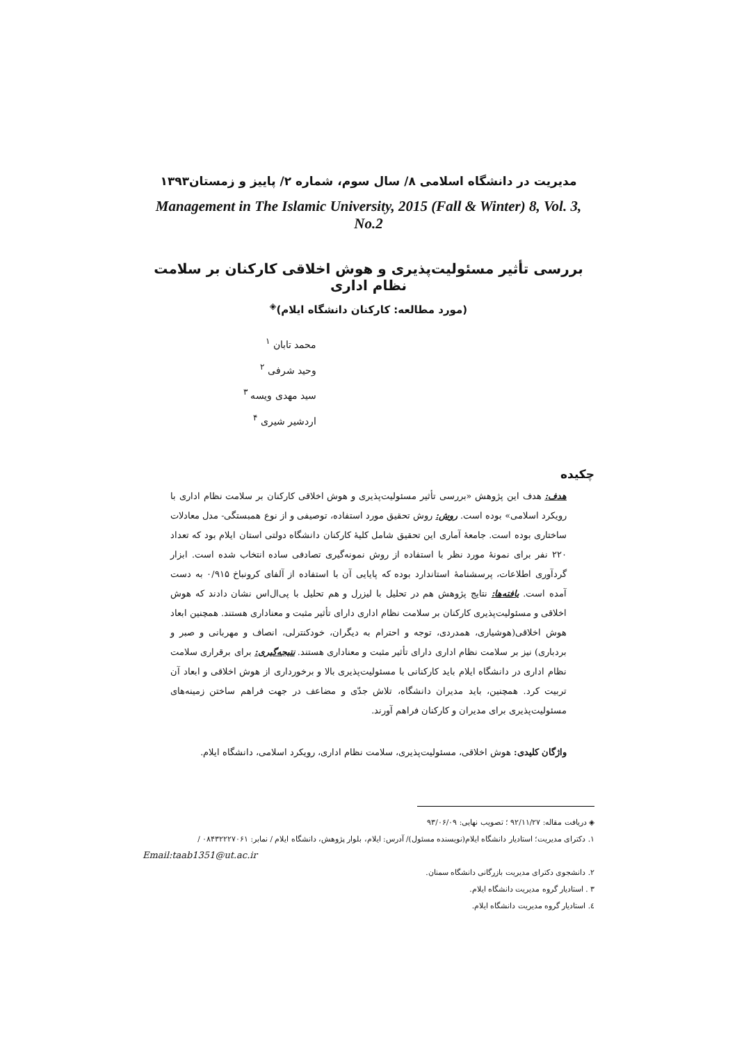مدیریت در دانشگاه اسلامی ۸/ سال سوم، شماره ۲/ پاییز و زمستان۱۳۹۳
Management in The Islamic University, 2015 (Fall & Winter) 8, Vol. 3, No.2
بررسی تأثیر مسئولیت‌پذیری و هوش اخلاقی کارکنان بر سلامت نظام اداری
(مورد مطالعه: کارکنان دانشگاه ایلام)<sup>◈</sup>
محمد تابان <sup>۱</sup>
وحید شرفی <sup>۲</sup>
سید مهدی ویسه <sup>۳</sup>
اردشیر شیری <sup>۴</sup>
چکیده
هدف: هدف این پژوهش «بررسی تأثیر مسئولیت‌پذیری و هوش اخلاقی کارکنان بر سلامت نظام اداری با رویکرد اسلامی» بوده است. روش: روش تحقیق مورد استفاده، توصیفی و از نوع همبستگی- مدل معادلات ساختاری بوده است. جامعهٔ آماری این تحقیق شامل کلیهٔ کارکنان دانشگاه دولتی استان ایلام بود که تعداد ۲۲۰ نفر برای نمونهٔ مورد نظر با استفاده از روش نمونه‌گیری تصادفی ساده انتخاب شده است. ابزار گردآوری اطلاعات، پرسشنامهٔ استاندارد بوده که پایایی آن با استفاده از آلفای کرونباخ ۰/۹۱۵ به دست آمده است. یافته‌ها: نتایج پژوهش هم در تحلیل با لیزرل و هم تحلیل با پی‌ال‌اس نشان دادند که هوش اخلاقی و مسئولیت‌پذیری کارکنان بر سلامت نظام اداری دارای تأثیر مثبت و معناداری هستند. همچنین ابعاد هوش اخلاقی(هوشیاری، همدردی، توجه و احترام به دیگران، خودکنترلی، انصاف و مهربانی و صبر و بردباری) نیز بر سلامت نظام اداری دارای تأثیر مثبت و معناداری هستند. نتیجه‌گیری: برای برقراری سلامت نظام اداری در دانشگاه ایلام باید کارکنانی با مسئولیت‌پذیری بالا و برخورداری از هوش اخلاقی و ابعاد آن تربیت کرد. همچنین، باید مدیران دانشگاه، تلاش جدّی و مضاعف در جهت فراهم ساختن زمینه‌های مسئولیت‌پذیری برای مدیران و کارکنان فراهم آورند.
واژگان کلیدی: هوش اخلاقی، مسئولیت‌پذیری، سلامت نظام اداری، رویکرد اسلامی، دانشگاه ایلام.
◈ دریافت مقاله: ۹۲/۱۱/۲۷ ؛ تصویب نهایی: ۹۳/۰۶/۰۹
۱. دکترای مدیریت؛ استادیار دانشگاه ایلام(نویسنده مسئول)/ آدرس: ایلام، بلوار پژوهش، دانشگاه ایلام / نمابر: ۰۸۴۳۲۲۲۷۰۶۱ /
Email:taab1351@ut.ac.ir
۲. دانشجوی دکترای مدیریت بازرگانی دانشگاه سمنان.
۳ . استادیار گروه مدیریت دانشگاه ایلام.
٤. استادیار گروه مدیریت دانشگاه ایلام.